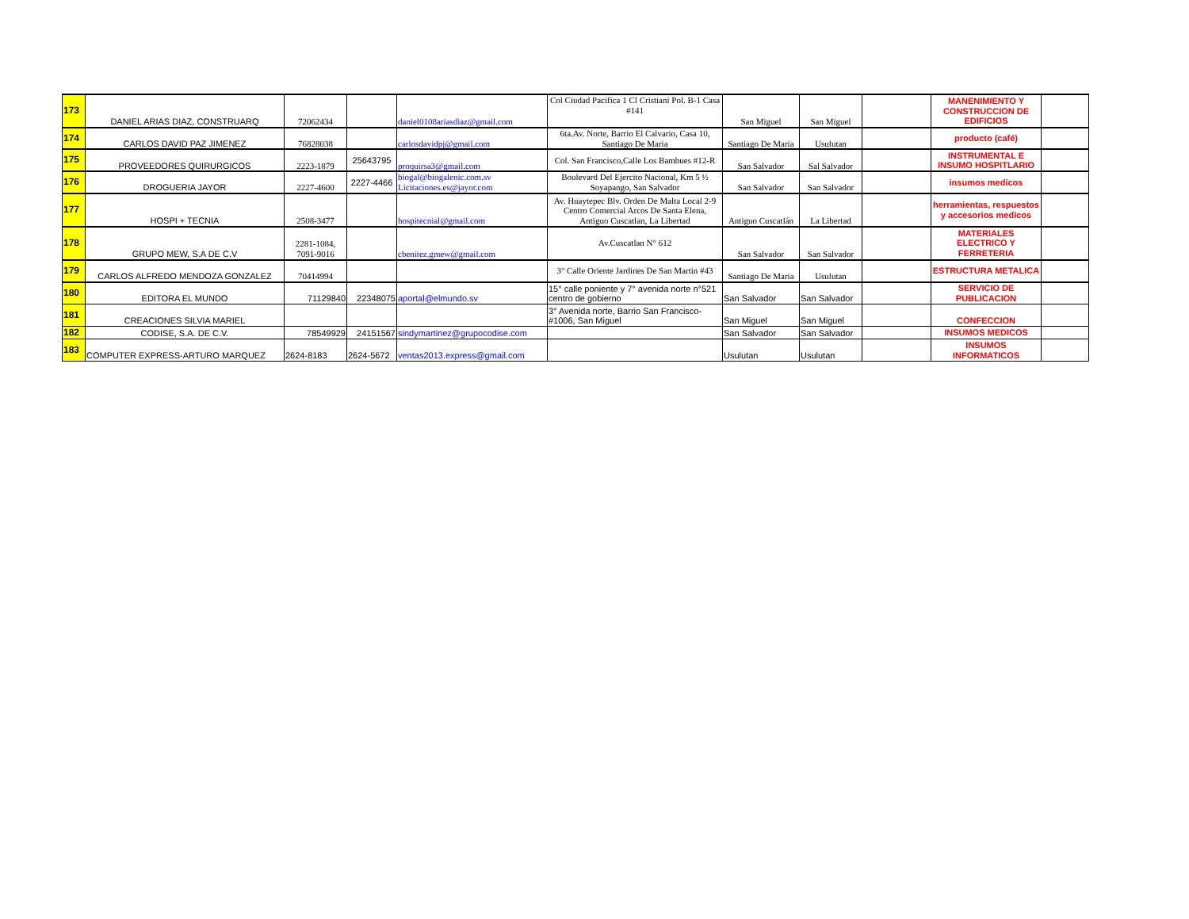| 173 | DANIEL ARIAS DIAZ, CONSTRUARQ | 72062434 | | daniel0108ariasdiaz@gmail.com | Col Ciudad Pacifica 1 Cl Cristiani Pol. B-1 Casa #141 | San Miguel | San Miguel | | MANENIMIENTO Y CONSTRUCCION DE EDIFICIOS | |
| 174 | CARLOS DAVID PAZ JIMENEZ | 76828038 | | carlosdavidpj@gmail.com | 6ta.Av. Norte, Barrio El Calvario, Casa 10, Santiago De Maria | Santiago De Maria | Usulutan | | producto (café) | |
| 175 | PROVEEDORES QUIRURGICOS | 2223-1879 | 25643795 | proquirsa3@gmail.com | Col. San Francisco,Calle Los Bambues #12-R | San Salvador | Sal Salvador | | INSTRUMENTAL E INSUMO HOSPITLARIO | |
| 176 | DROGUERIA JAYOR | 2227-4600 | 2227-4466 | biogal@biogalenic.com.sv Licitaciones.es@jayor.com | Boulevard Del Ejercito Nacional, Km 5 ½ Soyapango, San Salvador | San Salvador | San Salvador | | insumos medicos | |
| 177 | HOSPI + TECNIA | 2508-3477 | | hospitecnial@gmail.com | Av. Huaytepec Blv. Orden De Malta Local 2-9 Centro Comercial Arcos De Santa Elena, Antiguo Cuscatlan, La Libertad | Antiguo Cuscatlán | La Libertad | | herramientas, respuestos y accesorios medicos | |
| 178 | GRUPO MEW, S.A DE C.V | 2281-1084, 7091-9016 | | cbenitez.gmew@gmail.com | Av.Cuscatlan N° 612 | San Salvador | San Salvador | | MATERIALES ELECTRICO Y FERRETERIA | |
| 179 | CARLOS ALFREDO MENDOZA GONZALEZ | 70414994 | | | 3° Calle Oriente Jardines De San Martin #43 | Santiago De Maria | Usulutan | | ESTRUCTURA METALICA | |
| 180 | EDITORA EL MUNDO | 71129840 | 22348075 | aportal@elmundo.sv | 15° calle poniente y 7° avenida norte n°521 centro de gobierno | San Salvador | San Salvador | | SERVICIO DE PUBLICACION | |
| 181 | CREACIONES SILVIA MARIEL | | | | 3° Avenida norte, Barrio San Francisco- #1006, San Miguel | San Miguel | San Miguel | | CONFECCION | |
| 182 | CODISE, S.A. DE C.V. | 78549929 | 24151567 | sindymartinez@grupocodise.com | | San Salvador | San Salvador | | INSUMOS MEDICOS | |
| 183 | COMPUTER EXPRESS-ARTURO MARQUEZ | 2624-8183 | 2624-5672 | ventas2013.express@gmail.com | | Usulutan | Usulutan | | INSUMOS INFORMATICOS | |